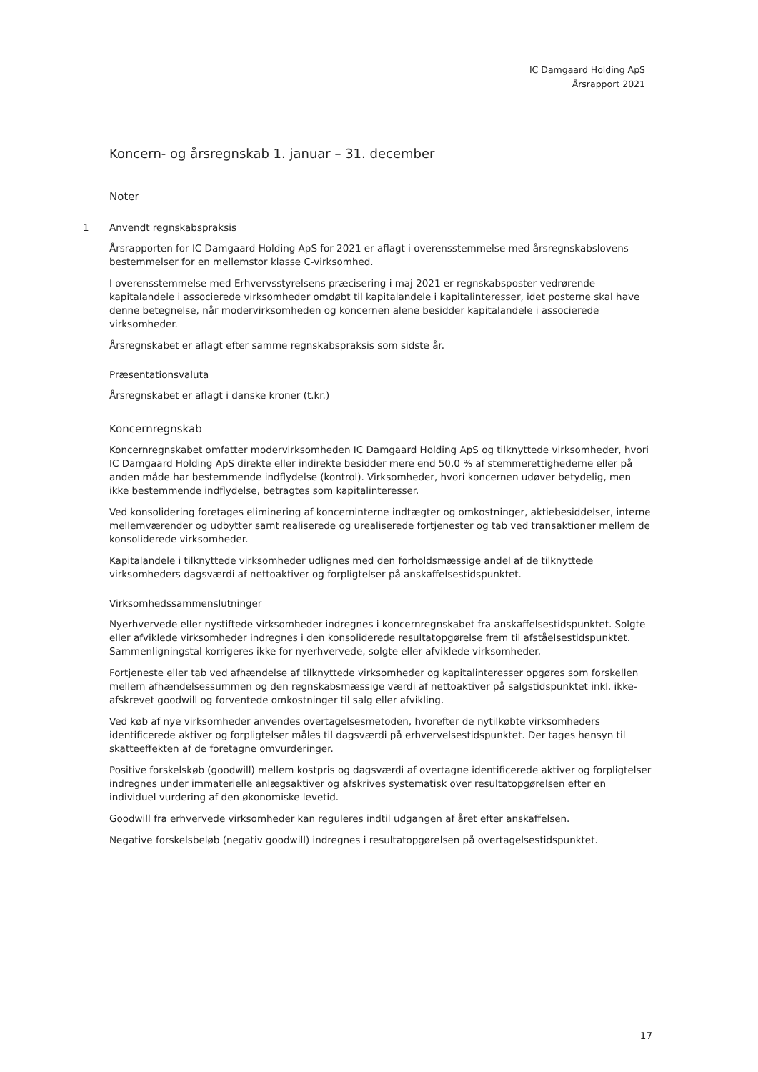IC Damgaard Holding ApS
Årsrapport 2021
Koncern- og årsregnskab 1. januar – 31. december
Noter
1 Anvendt regnskabspraksis
Årsrapporten for IC Damgaard Holding ApS for 2021 er aflagt i overensstemmelse med årsregnskabslovens bestemmelser for en mellemstor klasse C-virksomhed.
I overensstemmelse med Erhvervsstyrelsens præcisering i maj 2021 er regnskabsposter vedrørende kapitalandele i associerede virksomheder omdøbt til kapitalandele i kapitalinteresser, idet posterne skal have denne betegnelse, når modervirksomheden og koncernen alene besidder kapitalandele i associerede virksomheder.
Årsregnskabet er aflagt efter samme regnskabspraksis som sidste år.
Præsentationsvaluta
Årsregnskabet er aflagt i danske kroner (t.kr.)
Koncernregnskab
Koncernregnskabet omfatter modervirksomheden IC Damgaard Holding ApS og tilknyttede virksomheder, hvori IC Damgaard Holding ApS direkte eller indirekte besidder mere end 50,0 % af stemmerettighederne eller på anden måde har bestemmende indflydelse (kontrol). Virksomheder, hvori koncernen udøver betydelig, men ikke bestemmende indflydelse, betragtes som kapitalinteresser.
Ved konsolidering foretages eliminering af koncerninterne indtægter og omkostninger, aktiebesiddelser, interne mellemværender og udbytter samt realiserede og urealiserede fortjenester og tab ved transaktioner mellem de konsoliderede virksomheder.
Kapitalandele i tilknyttede virksomheder udlignes med den forholdsmæssige andel af de tilknyttede virksomheders dagsværdi af nettoaktiver og forpligtelser på anskaffelsestidspunktet.
Virksomhedssammenslutninger
Nyerhvervede eller nystiftede virksomheder indregnes i koncernregnskabet fra anskaffelsestidspunktet. Solgte eller afviklede virksomheder indregnes i den konsoliderede resultatopgørelse frem til afståelsestidspunktet. Sammenligningstal korrigeres ikke for nyerhvervede, solgte eller afviklede virksomheder.
Fortjeneste eller tab ved afhændelse af tilknyttede virksomheder og kapitalinteresser opgøres som forskellen mellem afhændelsessummen og den regnskabsmæssige værdi af nettoaktiver på salgstidspunktet inkl. ikke-afskrevet goodwill og forventede omkostninger til salg eller afvikling.
Ved køb af nye virksomheder anvendes overtagelsesmetoden, hvorefter de nytilkøbte virksomheders identificerede aktiver og forpligtelser måles til dagsværdi på erhvervelsestidspunktet. Der tages hensyn til skatteeffekten af de foretagne omvurderinger.
Positive forskelskøb (goodwill) mellem kostpris og dagsværdi af overtagne identificerede aktiver og forpligtelser indregnes under immaterielle anlægsaktiver og afskrives systematisk over resultatopgørelsen efter en individuel vurdering af den økonomiske levetid.
Goodwill fra erhvervede virksomheder kan reguleres indtil udgangen af året efter anskaffelsen.
Negative forskelsbeløb (negativ goodwill) indregnes i resultatopgørelsen på overtagelsestidspunktet.
17